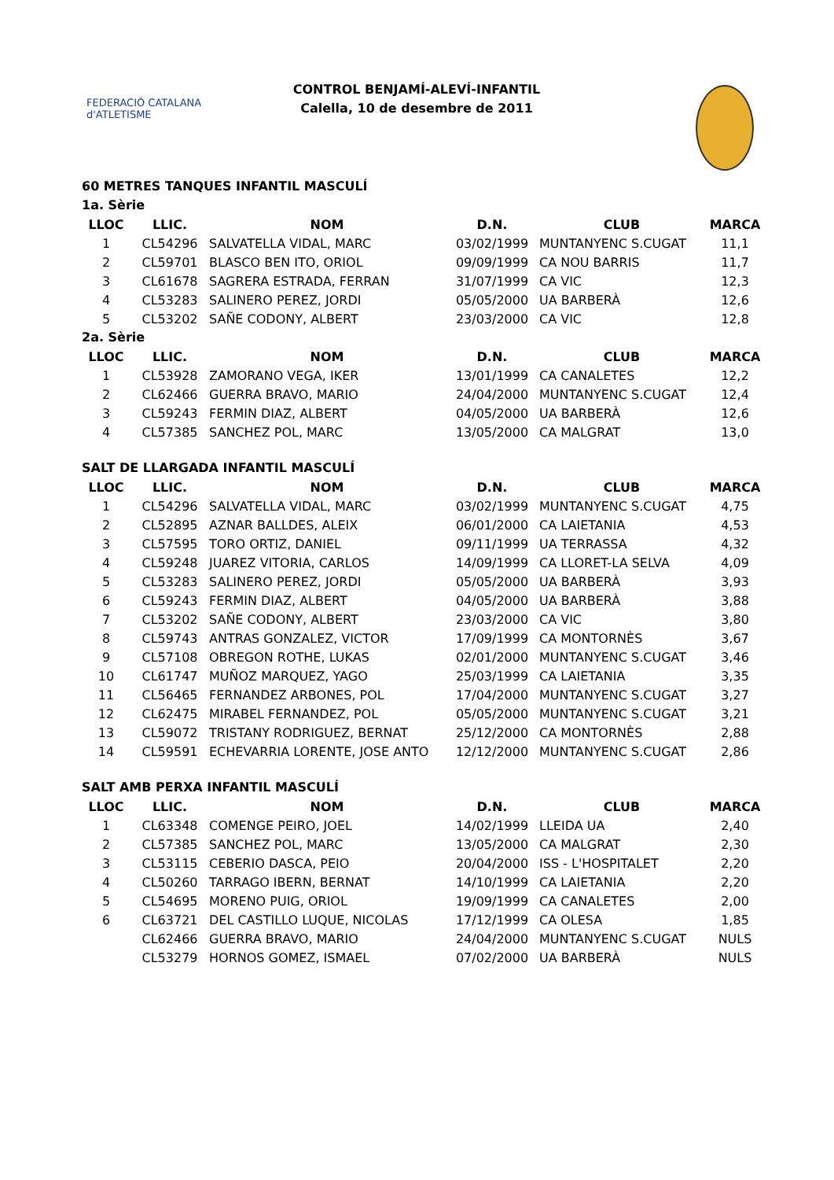FEDERACIÓ CATALANA d'ATLETISME
CONTROL BENJAMÍ-ALEVÍ-INFANTIL
Calella, 10 de desembre de 2011
60 METRES TANQUES INFANTIL MASCULÍ
1a. Sèrie
| LLOC | LLIC. | NOM | D.N. | CLUB | MARCA |
| --- | --- | --- | --- | --- | --- |
| 1 | CL54296 | SALVATELLA VIDAL, MARC | 03/02/1999 | MUNTANYENC S.CUGAT | 11,1 |
| 2 | CL59701 | BLASCO BEN ITO, ORIOL | 09/09/1999 | CA NOU BARRIS | 11,7 |
| 3 | CL61678 | SAGRERA ESTRADA, FERRAN | 31/07/1999 | CA VIC | 12,3 |
| 4 | CL53283 | SALINERO PEREZ, JORDI | 05/05/2000 | UA BARBERÀ | 12,6 |
| 5 | CL53202 | SAÑE CODONY, ALBERT | 23/03/2000 | CA VIC | 12,8 |
2a. Sèrie
| LLOC | LLIC. | NOM | D.N. | CLUB | MARCA |
| --- | --- | --- | --- | --- | --- |
| 1 | CL53928 | ZAMORANO VEGA, IKER | 13/01/1999 | CA CANALETES | 12,2 |
| 2 | CL62466 | GUERRA BRAVO, MARIO | 24/04/2000 | MUNTANYENC S.CUGAT | 12,4 |
| 3 | CL59243 | FERMIN DIAZ, ALBERT | 04/05/2000 | UA BARBERÀ | 12,6 |
| 4 | CL57385 | SANCHEZ POL, MARC | 13/05/2000 | CA MALGRAT | 13,0 |
SALT DE LLARGADA INFANTIL MASCULÍ
| LLOC | LLIC. | NOM | D.N. | CLUB | MARCA |
| --- | --- | --- | --- | --- | --- |
| 1 | CL54296 | SALVATELLA VIDAL, MARC | 03/02/1999 | MUNTANYENC S.CUGAT | 4,75 |
| 2 | CL52895 | AZNAR BALLDES, ALEIX | 06/01/2000 | CA LAIETANIA | 4,53 |
| 3 | CL57595 | TORO ORTIZ, DANIEL | 09/11/1999 | UA TERRASSA | 4,32 |
| 4 | CL59248 | JUAREZ VITORIA, CARLOS | 14/09/1999 | CA LLORET-LA SELVA | 4,09 |
| 5 | CL53283 | SALINERO PEREZ, JORDI | 05/05/2000 | UA BARBERÀ | 3,93 |
| 6 | CL59243 | FERMIN DIAZ, ALBERT | 04/05/2000 | UA BARBERÀ | 3,88 |
| 7 | CL53202 | SAÑE CODONY, ALBERT | 23/03/2000 | CA VIC | 3,80 |
| 8 | CL59743 | ANTRAS GONZALEZ, VICTOR | 17/09/1999 | CA MONTORNÈS | 3,67 |
| 9 | CL57108 | OBREGON ROTHE, LUKAS | 02/01/2000 | MUNTANYENC S.CUGAT | 3,46 |
| 10 | CL61747 | MUÑOZ MARQUEZ, YAGO | 25/03/1999 | CA LAIETANIA | 3,35 |
| 11 | CL56465 | FERNANDEZ ARBONES, POL | 17/04/2000 | MUNTANYENC S.CUGAT | 3,27 |
| 12 | CL62475 | MIRABEL FERNANDEZ, POL | 05/05/2000 | MUNTANYENC S.CUGAT | 3,21 |
| 13 | CL59072 | TRISTANY RODRIGUEZ, BERNAT | 25/12/2000 | CA MONTORNÈS | 2,88 |
| 14 | CL59591 | ECHEVARRIA LORENTE, JOSE ANTO | 12/12/2000 | MUNTANYENC S.CUGAT | 2,86 |
SALT AMB PERXA INFANTIL MASCULÍ
| LLOC | LLIC. | NOM | D.N. | CLUB | MARCA |
| --- | --- | --- | --- | --- | --- |
| 1 | CL63348 | COMENGE PEIRO, JOEL | 14/02/1999 | LLEIDA UA | 2,40 |
| 2 | CL57385 | SANCHEZ POL, MARC | 13/05/2000 | CA MALGRAT | 2,30 |
| 3 | CL53115 | CEBERIO DASCA, PEIO | 20/04/2000 | ISS - L'HOSPITALET | 2,20 |
| 4 | CL50260 | TARRAGO IBERN, BERNAT | 14/10/1999 | CA LAIETANIA | 2,20 |
| 5 | CL54695 | MORENO PUIG, ORIOL | 19/09/1999 | CA CANALETES | 2,00 |
| 6 | CL63721 | DEL CASTILLO LUQUE, NICOLAS | 17/12/1999 | CA OLESA | 1,85 |
| | CL62466 | GUERRA BRAVO, MARIO | 24/04/2000 | MUNTANYENC S.CUGAT | NULS |
| | CL53279 | HORNOS GOMEZ, ISMAEL | 07/02/2000 | UA BARBERÀ | NULS |